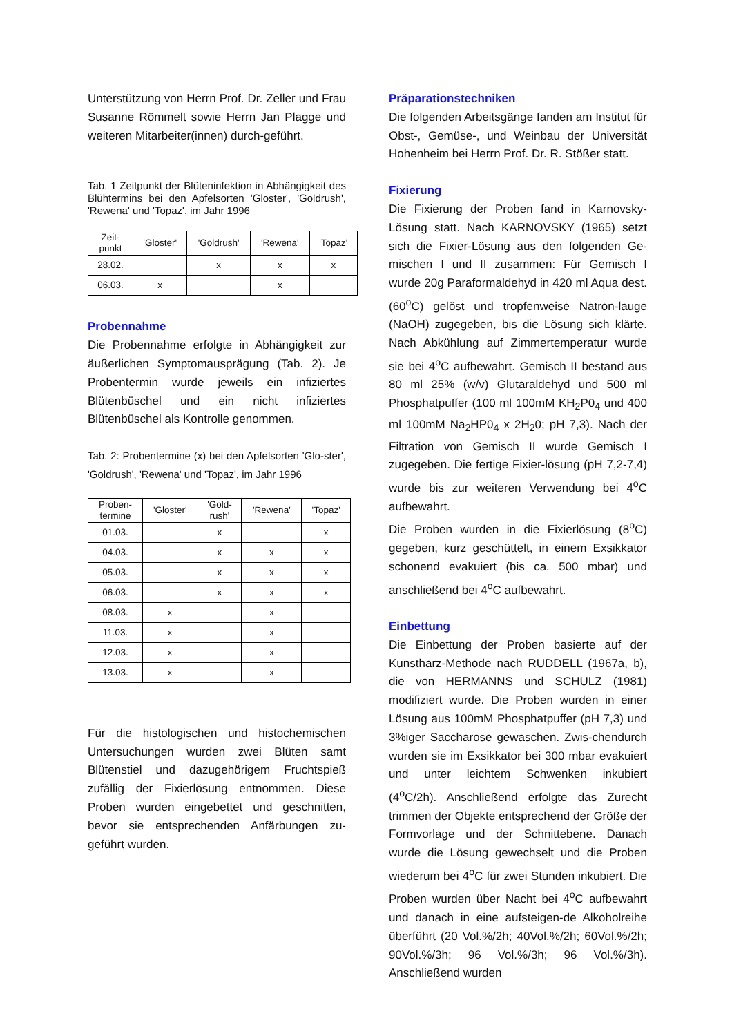Unterstützung von Herrn Prof. Dr. Zeller und Frau Susanne Römmelt sowie Herrn Jan Plagge und weiteren Mitarbeiter(innen) durch-geführt.
Tab. 1 Zeitpunkt der Blüteninfektion in Abhängigkeit des Blühtermins bei den Apfelsorten 'Gloster', 'Goldrush', 'Rewena' und 'Topaz', im Jahr 1996
| Zeit- punkt | 'Gloster' | 'Goldrush' | 'Rewena' | 'Topaz' |
| --- | --- | --- | --- | --- |
| 28.02. | | x | x | x |
| 06.03. | x | | x | |
Probennahme
Die Probennahme erfolgte in Abhängigkeit zur äußerlichen Symptomausprägung (Tab. 2). Je Probentermin wurde jeweils ein infiziertes Blütenbüschel und ein nicht infiziertes Blütenbüschel als Kontrolle genommen.
Tab. 2: Probentermine (x) bei den Apfelsorten 'Glo-ster', 'Goldrush', 'Rewena' und 'Topaz', im Jahr 1996
| Proben- termine | 'Gloster' | 'Gold- rush' | 'Rewena' | 'Topaz' |
| --- | --- | --- | --- | --- |
| 01.03. | | x | | x |
| 04.03. | | x | x | x |
| 05.03. | | x | x | x |
| 06.03. | | x | x | x |
| 08.03. | x | | x | |
| 11.03. | x | | x | |
| 12.03. | x | | x | |
| 13.03. | x | | x | |
Für die histologischen und histochemischen Untersuchungen wurden zwei Blüten samt Blütenstiel und dazugehörigem Fruchtspieß zufällig der Fixierlösung entnommen. Diese Proben wurden eingebettet und geschnitten, bevor sie entsprechenden Anfärbungen zu-geführt wurden.
Präparationstechniken
Die folgenden Arbeitsgänge fanden am Institut für Obst-, Gemüse-, und Weinbau der Universität Hohenheim bei Herrn Prof. Dr. R. Stößer statt.
Fixierung
Die Fixierung der Proben fand in Karnovsky-Lösung statt. Nach KARNOVSKY (1965) setzt sich die Fixier-Lösung aus den folgenden Ge-mischen I und II zusammen: Für Gemisch I wurde 20g Paraformaldehyd in 420 ml Aqua dest. (60<sup>o</sup>C) gelöst und tropfenweise Natron-lauge (NaOH) zugegeben, bis die Lösung sich klärte. Nach Abkühlung auf Zimmertemperatur wurde sie bei 4<sup>o</sup>C aufbewahrt. Gemisch II bestand aus 80 ml 25% (w/v) Glutaraldehyd und 500 ml Phosphatpuffer (100 ml 100mM KH<sub>2</sub>P0<sub>4</sub> und 400 ml 100mM Na<sub>2</sub>HP0<sub>4</sub> x 2H<sub>2</sub>0; pH 7,3). Nach der Filtration von Gemisch II wurde Gemisch I zugegeben. Die fertige Fixier-lösung (pH 7,2-7,4) wurde bis zur weiteren Verwendung bei 4<sup>o</sup>C aufbewahrt.
Die Proben wurden in die Fixierlösung (8<sup>o</sup>C) gegeben, kurz geschüttelt, in einem Exsikkator schonend evakuiert (bis ca. 500 mbar) und anschließend bei 4<sup>o</sup>C aufbewahrt.
Einbettung
Die Einbettung der Proben basierte auf der Kunstharz-Methode nach RUDDELL (1967a, b), die von HERMANNS und SCHULZ (1981) modifiziert wurde. Die Proben wurden in einer Lösung aus 100mM Phosphatpuffer (pH 7,3) und 3%iger Saccharose gewaschen. Zwis-chendurch wurden sie im Exsikkator bei 300 mbar evakuiert und unter leichtem Schwenken inkubiert (4<sup>o</sup>C/2h). Anschließend erfolgte das Zurecht trimmen der Objekte entsprechend der Größe der Formvorlage und der Schnittebene. Danach wurde die Lösung gewechselt und die Proben wiederum bei 4<sup>o</sup>C für zwei Stunden inkubiert. Die Proben wurden über Nacht bei 4<sup>o</sup>C aufbewahrt und danach in eine aufsteigen-de Alkoholreihe überführt (20 Vol.%/2h; 40Vol.%/2h; 60Vol.%/2h; 90Vol.%/3h; 96 Vol.%/3h; 96 Vol.%/3h). Anschließend wurden